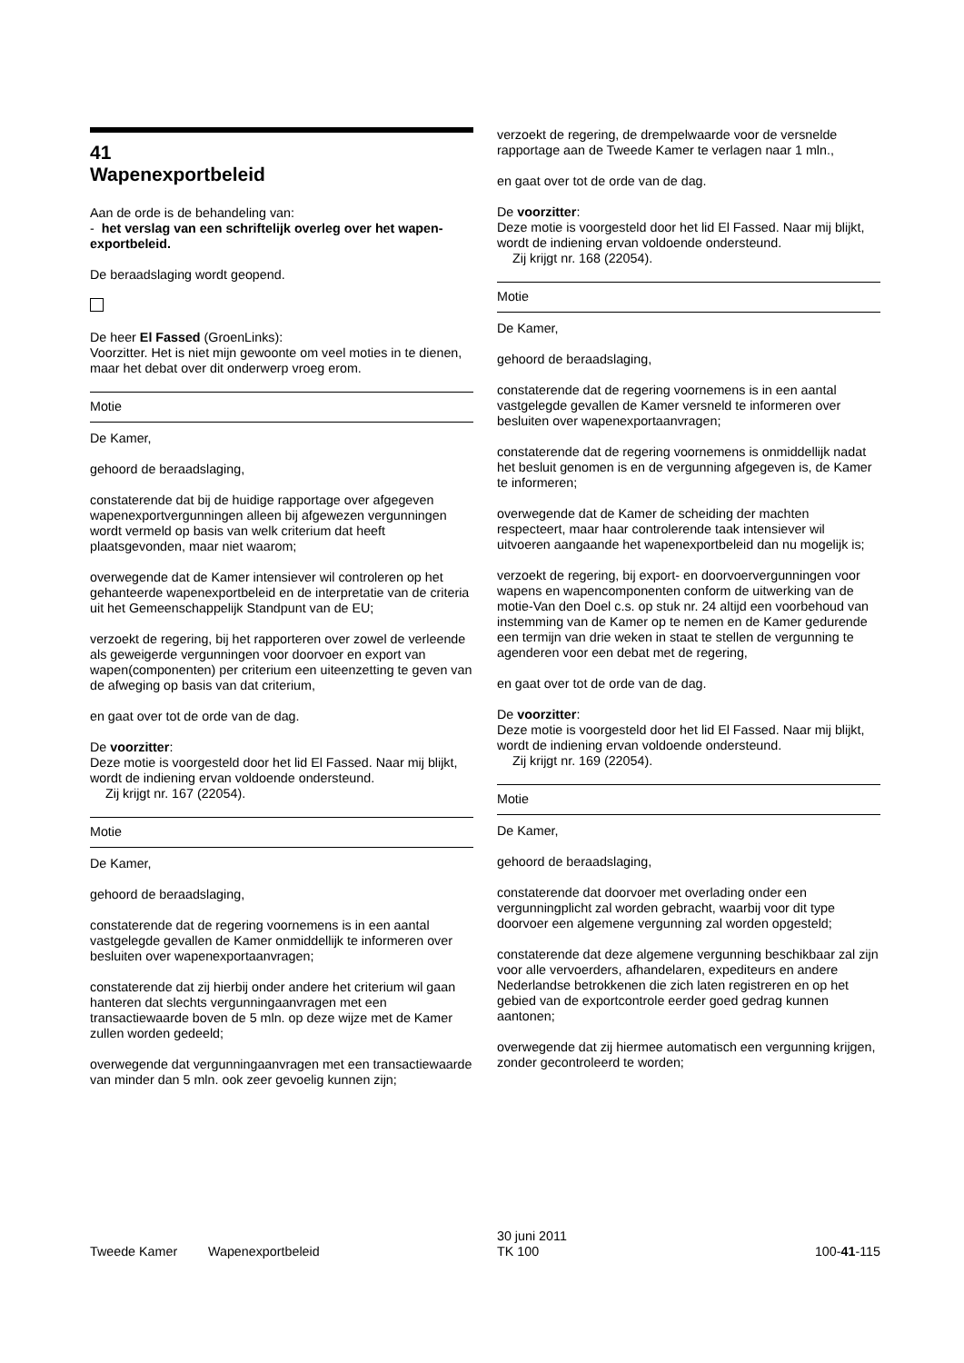41
Wapenexportbeleid
Aan de orde is de behandeling van:
- het verslag van een schriftelijk overleg over het wapen-exportbeleid.
De beraadslaging wordt geopend.
De heer El Fassed (GroenLinks):
Voorzitter. Het is niet mijn gewoonte om veel moties in te dienen, maar het debat over dit onderwerp vroeg erom.
Motie
De Kamer,
gehoord de beraadslaging,
constaterende dat bij de huidige rapportage over afgegeven wapenexportvergunningen alleen bij afgewezen vergunningen wordt vermeld op basis van welk criterium dat heeft plaatsgevonden, maar niet waarom;
overwegende dat de Kamer intensiever wil controleren op het gehanteerde wapenexportbeleid en de interpretatie van de criteria uit het Gemeenschappelijk Standpunt van de EU;
verzoekt de regering, bij het rapporteren over zowel de verleende als geweigerde vergunningen voor doorvoer en export van wapen(componenten) per criterium een uiteenzetting te geven van de afweging op basis van dat criterium,
en gaat over tot de orde van de dag.
De voorzitter:
Deze motie is voorgesteld door het lid El Fassed. Naar mij blijkt, wordt de indiening ervan voldoende ondersteund.
Zij krijgt nr. 167 (22054).
Motie
De Kamer,
gehoord de beraadslaging,
constaterende dat de regering voornemens is in een aantal vastgelegde gevallen de Kamer onmiddellijk te informeren over besluiten over wapenexportaanvragen;
constaterende dat zij hierbij onder andere het criterium wil gaan hanteren dat slechts vergunningaanvragen met een transactiewaarde boven de 5 mln. op deze wijze met de Kamer zullen worden gedeeld;
overwegende dat vergunningaanvragen met een transactiewaarde van minder dan 5 mln. ook zeer gevoelig kunnen zijn;
verzoekt de regering, de drempelwaarde voor de versnelde rapportage aan de Tweede Kamer te verlagen naar 1 mln.,
en gaat over tot de orde van de dag.
De voorzitter:
Deze motie is voorgesteld door het lid El Fassed. Naar mij blijkt, wordt de indiening ervan voldoende ondersteund.
Zij krijgt nr. 168 (22054).
Motie
De Kamer,
gehoord de beraadslaging,
constaterende dat de regering voornemens is in een aantal vastgelegde gevallen de Kamer versneld te informeren over besluiten over wapenexportaanvragen;
constaterende dat de regering voornemens is onmiddellijk nadat het besluit genomen is en de vergunning afgegeven is, de Kamer te informeren;
overwegende dat de Kamer de scheiding der machten respecteert, maar haar controlerende taak intensiever wil uitvoeren aangaande het wapenexportbeleid dan nu mogelijk is;
verzoekt de regering, bij export- en doorvoervergunningen voor wapens en wapencomponenten conform de uitwerking van de motie-Van den Doel c.s. op stuk nr. 24 altijd een voorbehoud van instemming van de Kamer op te nemen en de Kamer gedurende een termijn van drie weken in staat te stellen de vergunning te agenderen voor een debat met de regering,
en gaat over tot de orde van de dag.
De voorzitter:
Deze motie is voorgesteld door het lid El Fassed. Naar mij blijkt, wordt de indiening ervan voldoende ondersteund.
Zij krijgt nr. 169 (22054).
Motie
De Kamer,
gehoord de beraadslaging,
constaterende dat doorvoer met overlading onder een vergunningplicht zal worden gebracht, waarbij voor dit type doorvoer een algemene vergunning zal worden opgesteld;
constaterende dat deze algemene vergunning beschikbaar zal zijn voor alle vervoerders, afhandelaren, expediteurs en andere Nederlandse betrokkenen die zich laten registreren en op het gebied van de exportcontrole eerder goed gedrag kunnen aantonen;
overwegende dat zij hiermee automatisch een vergunning krijgen, zonder gecontroleerd te worden;
Tweede Kamer Wapenexportbeleid
30 juni 2011
TK 100
100-41-115